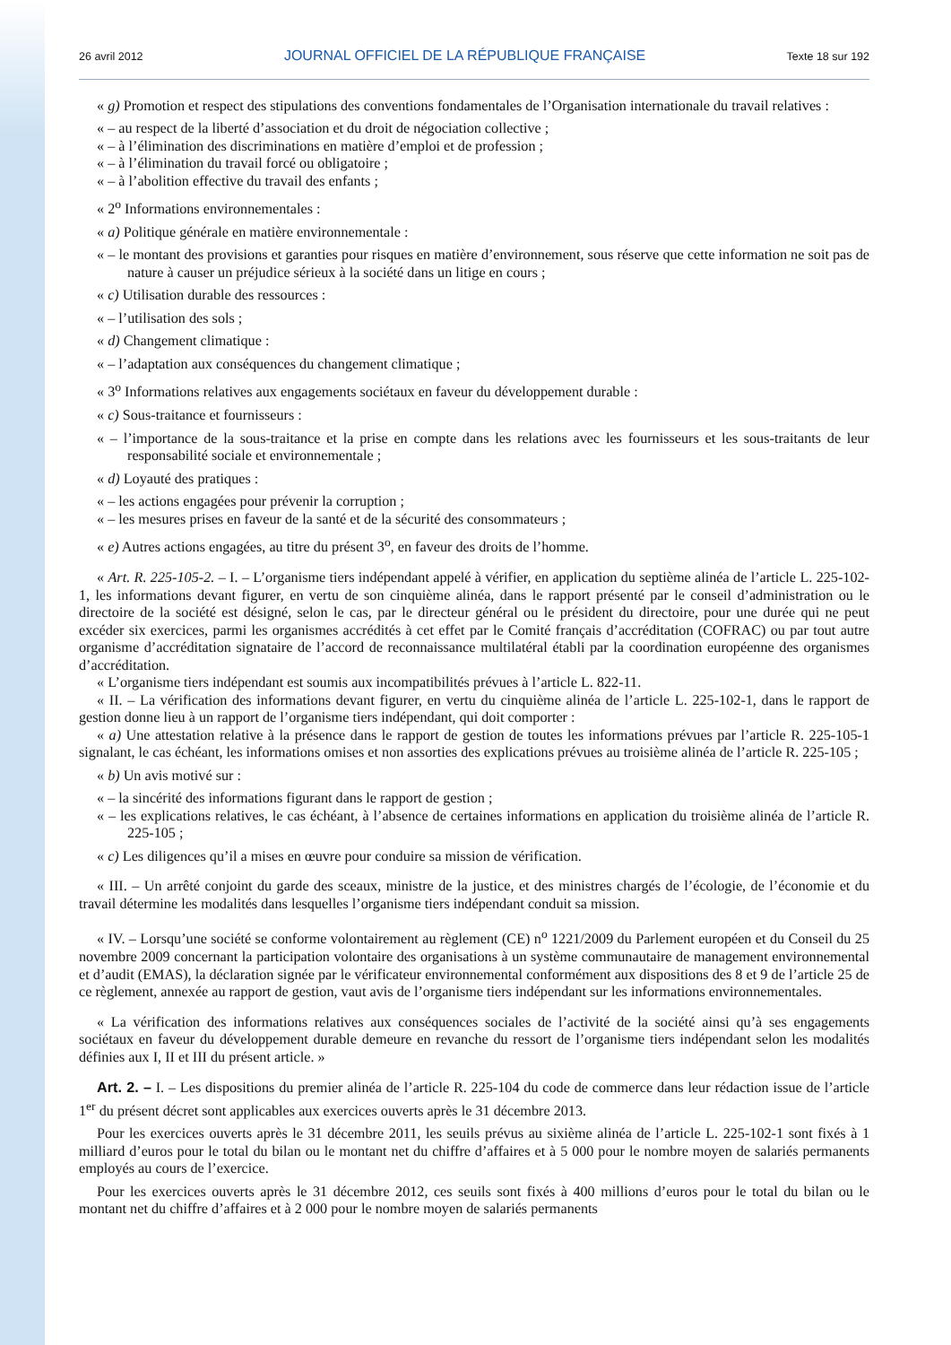26 avril 2012 JOURNAL OFFICIEL DE LA RÉPUBLIQUE FRANÇAISE Texte 18 sur 192
« g) Promotion et respect des stipulations des conventions fondamentales de l’Organisation internationale du travail relatives :
« – au respect de la liberté d’association et du droit de négociation collective ;
« – à l’élimination des discriminations en matière d’emploi et de profession ;
« – à l’élimination du travail forcé ou obligatoire ;
« – à l’abolition effective du travail des enfants ;
« 2<sup>o</sup> Informations environnementales :
« a) Politique générale en matière environnementale :
« – le montant des provisions et garanties pour risques en matière d’environnement, sous réserve que cette information ne soit pas de nature à causer un préjudice sérieux à la société dans un litige en cours ;
« c) Utilisation durable des ressources :
« – l’utilisation des sols ;
« d) Changement climatique :
« – l’adaptation aux conséquences du changement climatique ;
« 3<sup>o</sup> Informations relatives aux engagements sociétaux en faveur du développement durable :
« c) Sous-traitance et fournisseurs :
« – l’importance de la sous-traitance et la prise en compte dans les relations avec les fournisseurs et les sous-traitants de leur responsabilité sociale et environnementale ;
« d) Loyauté des pratiques :
« – les actions engagées pour prévenir la corruption ;
« – les mesures prises en faveur de la santé et de la sécurité des consommateurs ;
« e) Autres actions engagées, au titre du présent 3<sup>o</sup>, en faveur des droits de l’homme.
« Art. R. 225-105-2. – I. – L’organisme tiers indépendant appelé à vérifier, en application du septième alinéa de l’article L. 225-102-1, les informations devant figurer, en vertu de son cinquième alinéa, dans le rapport présenté par le conseil d’administration ou le directoire de la société est désigné, selon le cas, par le directeur général ou le président du directoire, pour une durée qui ne peut excéder six exercices, parmi les organismes accrédités à cet effet par le Comité français d’accréditation (COFRAC) ou par tout autre organisme d’accréditation signataire de l’accord de reconnaissance multilatéral établi par la coordination européenne des organismes d’accréditation.
« L’organisme tiers indépendant est soumis aux incompatibilités prévues à l’article L. 822-11.
« II. – La vérification des informations devant figurer, en vertu du cinquième alinéa de l’article L. 225-102-1, dans le rapport de gestion donne lieu à un rapport de l’organisme tiers indépendant, qui doit comporter :
« a) Une attestation relative à la présence dans le rapport de gestion de toutes les informations prévues par l’article R. 225-105-1 signalant, le cas échéant, les informations omises et non assorties des explications prévues au troisième alinéa de l’article R. 225-105 ;
« b) Un avis motivé sur :
« – la sincérité des informations figurant dans le rapport de gestion ;
« – les explications relatives, le cas échéant, à l’absence de certaines informations en application du troisième alinéa de l’article R. 225-105 ;
« c) Les diligences qu’il a mises en œuvre pour conduire sa mission de vérification.
« III. – Un arrêté conjoint du garde des sceaux, ministre de la justice, et des ministres chargés de l’écologie, de l’économie et du travail détermine les modalités dans lesquelles l’organisme tiers indépendant conduit sa mission.
« IV. – Lorsqu’une société se conforme volontairement au règlement (CE) n<sup>o</sup> 1221/2009 du Parlement européen et du Conseil du 25 novembre 2009 concernant la participation volontaire des organisations à un système communautaire de management environnemental et d’audit (EMAS), la déclaration signée par le vérificateur environnemental conformément aux dispositions des 8 et 9 de l’article 25 de ce règlement, annexée au rapport de gestion, vaut avis de l’organisme tiers indépendant sur les informations environnementales.
« La vérification des informations relatives aux conséquences sociales de l’activité de la société ainsi qu’à ses engagements sociétaux en faveur du développement durable demeure en revanche du ressort de l’organisme tiers indépendant selon les modalités définies aux I, II et III du présent article. »
Art. 2. – I. – Les dispositions du premier alinéa de l’article R. 225-104 du code de commerce dans leur rédaction issue de l’article 1<sup>er</sup> du présent décret sont applicables aux exercices ouverts après le 31 décembre 2013.
Pour les exercices ouverts après le 31 décembre 2011, les seuils prévus au sixième alinéa de l’article L. 225-102-1 sont fixés à 1 milliard d’euros pour le total du bilan ou le montant net du chiffre d’affaires et à 5 000 pour le nombre moyen de salariés permanents employés au cours de l’exercice.
Pour les exercices ouverts après le 31 décembre 2012, ces seuils sont fixés à 400 millions d’euros pour le total du bilan ou le montant net du chiffre d’affaires et à 2 000 pour le nombre moyen de salariés permanents